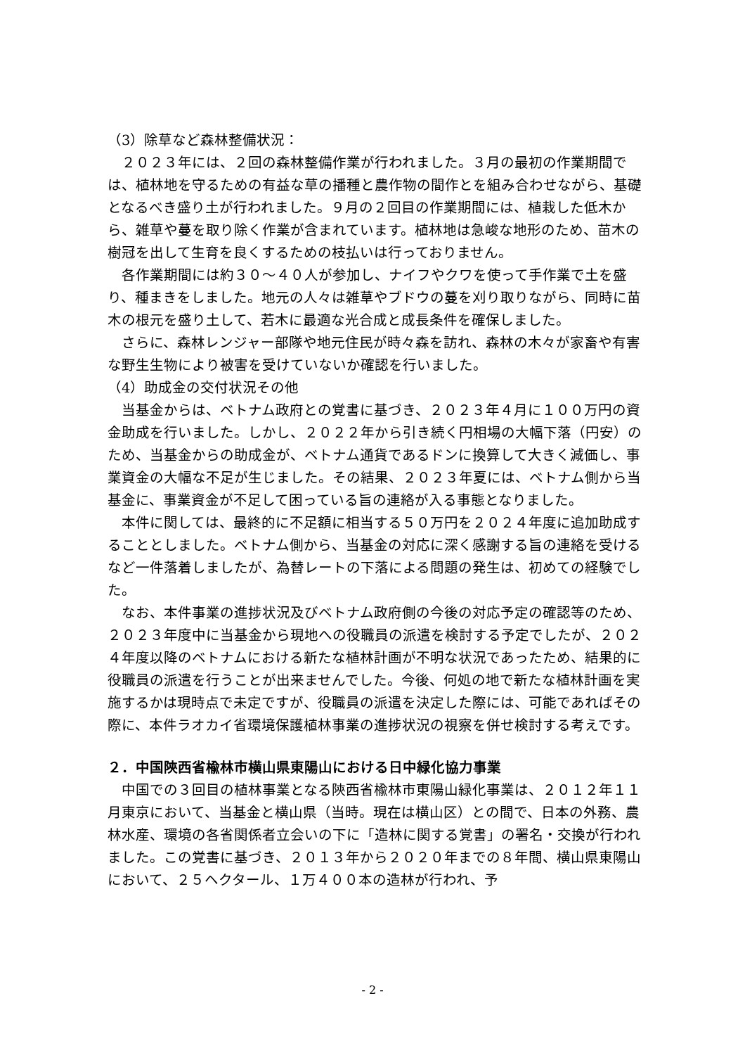（3）除草など森林整備状況：
２０２３年には、２回の森林整備作業が行われました。３月の最初の作業期間では、植林地を守るための有益な草の播種と農作物の間作とを組み合わせながら、基礎となるべき盛り土が行われました。９月の２回目の作業期間には、植栽した低木から、雑草や蔓を取り除く作業が含まれています。植林地は急峻な地形のため、苗木の樹冠を出して生育を良くするための枝払いは行っておりません。
各作業期間には約３０～４０人が参加し、ナイフやクワを使って手作業で土を盛り、種まきをしました。地元の人々は雑草やブドウの蔓を刈り取りながら、同時に苗木の根元を盛り土して、若木に最適な光合成と成長条件を確保しました。
さらに、森林レンジャー部隊や地元住民が時々森を訪れ、森林の木々が家畜や有害な野生生物により被害を受けていないか確認を行いました。
（4）助成金の交付状況その他
当基金からは、ベトナム政府との覚書に基づき、２０２３年４月に１００万円の資金助成を行いました。しかし、２０２２年から引き続く円相場の大幅下落（円安）のため、当基金からの助成金が、ベトナム通貨であるドンに換算して大きく減価し、事業資金の大幅な不足が生じました。その結果、２０２３年夏には、ベトナム側から当基金に、事業資金が不足して困っている旨の連絡が入る事態となりました。
本件に関しては、最終的に不足額に相当する５０万円を２０２４年度に追加助成することとしました。ベトナム側から、当基金の対応に深く感謝する旨の連絡を受けるなど一件落着しましたが、為替レートの下落による問題の発生は、初めての経験でした。
なお、本件事業の進捗状況及びベトナム政府側の今後の対応予定の確認等のため、２０２３年度中に当基金から現地への役職員の派遣を検討する予定でしたが、２０２４年度以降のベトナムにおける新たな植林計画が不明な状況であったため、結果的に役職員の派遣を行うことが出来ませんでした。今後、何処の地で新たな植林計画を実施するかは現時点で未定ですが、役職員の派遣を決定した際には、可能であればその際に、本件ラオカイ省環境保護植林事業の進捗状況の視察を併せ検討する考えです。
２．中国陝西省楡林市横山県東陽山における日中緑化協力事業
中国での３回目の植林事業となる陝西省楡林市東陽山緑化事業は、２０１２年１１月東京において、当基金と横山県（当時。現在は横山区）との間で、日本の外務、農林水産、環境の各省関係者立会いの下に「造林に関する覚書」の署名・交換が行われました。この覚書に基づき、２０１３年から２０２０年までの８年間、横山県東陽山において、２５ヘクタール、１万４００本の造林が行われ、予
- 2 -